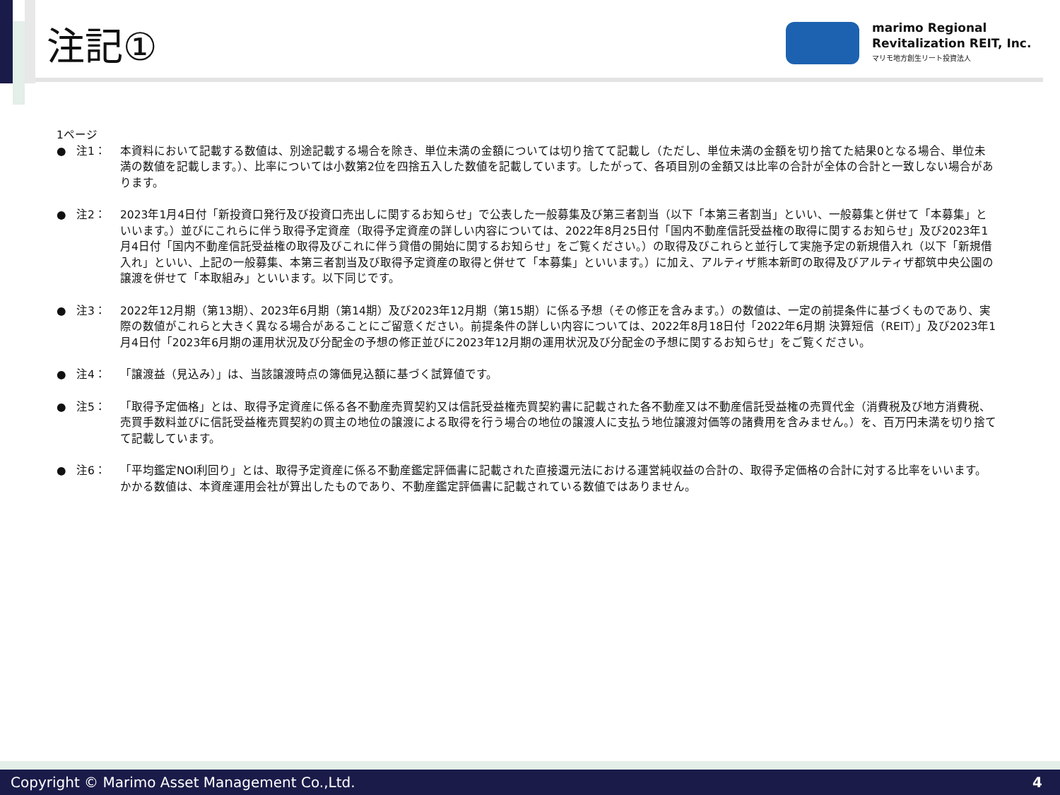注記①
marimo Regional
Revitalization REIT, Inc.
マリモ地方創生リート投資法人
1ページ
● 注1： 本資料において記載する数値は、別途記載する場合を除き、単位未満の金額については切り捨てて記載し（ただし、単位未満の金額を切り捨てた結果0となる場合、単位未満の数値を記載します。）、比率については小数第2位を四捨五入した数値を記載しています。したがって、各項目別の金額又は比率の合計が全体の合計と一致しない場合があります。
● 注2： 2023年1月4日付「新投資口発行及び投資口売出しに関するお知らせ」で公表した一般募集及び第三者割当（以下「本第三者割当」といい、一般募集と併せて「本募集」といいます。）並びにこれらに伴う取得予定資産（取得予定資産の詳しい内容については、2022年8月25日付「国内不動産信託受益権の取得に関するお知らせ」及び2023年1月4日付「国内不動産信託受益権の取得及びこれに伴う貸借の開始に関するお知らせ」をご覧ください。）の取得及びこれらと並行して実施予定の新規借入れ（以下「新規借入れ」といい、上記の一般募集、本第三者割当及び取得予定資産の取得と併せて「本募集」といいます。）に加え、アルティザ熊本新町の取得及びアルティザ都筑中央公園の譲渡を併せて「本取組み」といいます。以下同じです。
● 注3： 2022年12月期（第13期）、2023年6月期（第14期）及び2023年12月期（第15期）に係る予想（その修正を含みます。）の数値は、一定の前提条件に基づくものであり、実際の数値がこれらと大きく異なる場合があることにご留意ください。前提条件の詳しい内容については、2022年8月18日付「2022年6月期 決算短信（REIT）」及び2023年1月4日付「2023年6月期の運用状況及び分配金の予想の修正並びに2023年12月期の運用状況及び分配金の予想に関するお知らせ」をご覧ください。
● 注4： 「譲渡益（見込み）」は、当該譲渡時点の簿価見込額に基づく試算値です。
● 注5： 「取得予定価格」とは、取得予定資産に係る各不動産売買契約又は信託受益権売買契約書に記載された各不動産又は不動産信託受益権の売買代金（消費税及び地方消費税、売買手数料並びに信託受益権売買契約の買主の地位の譲渡による取得を行う場合の地位の譲渡人に支払う地位譲渡対価等の諸費用を含みません。）を、百万円未満を切り捨てて記載しています。
● 注6： 「平均鑑定NOI利回り」とは、取得予定資産に係る不動産鑑定評価書に記載された直接還元法における運営純収益の合計の、取得予定価格の合計に対する比率をいいます。かかる数値は、本資産運用会社が算出したものであり、不動産鑑定評価書に記載されている数値ではありません。
Copyright © Marimo Asset Management Co.,Ltd. 4